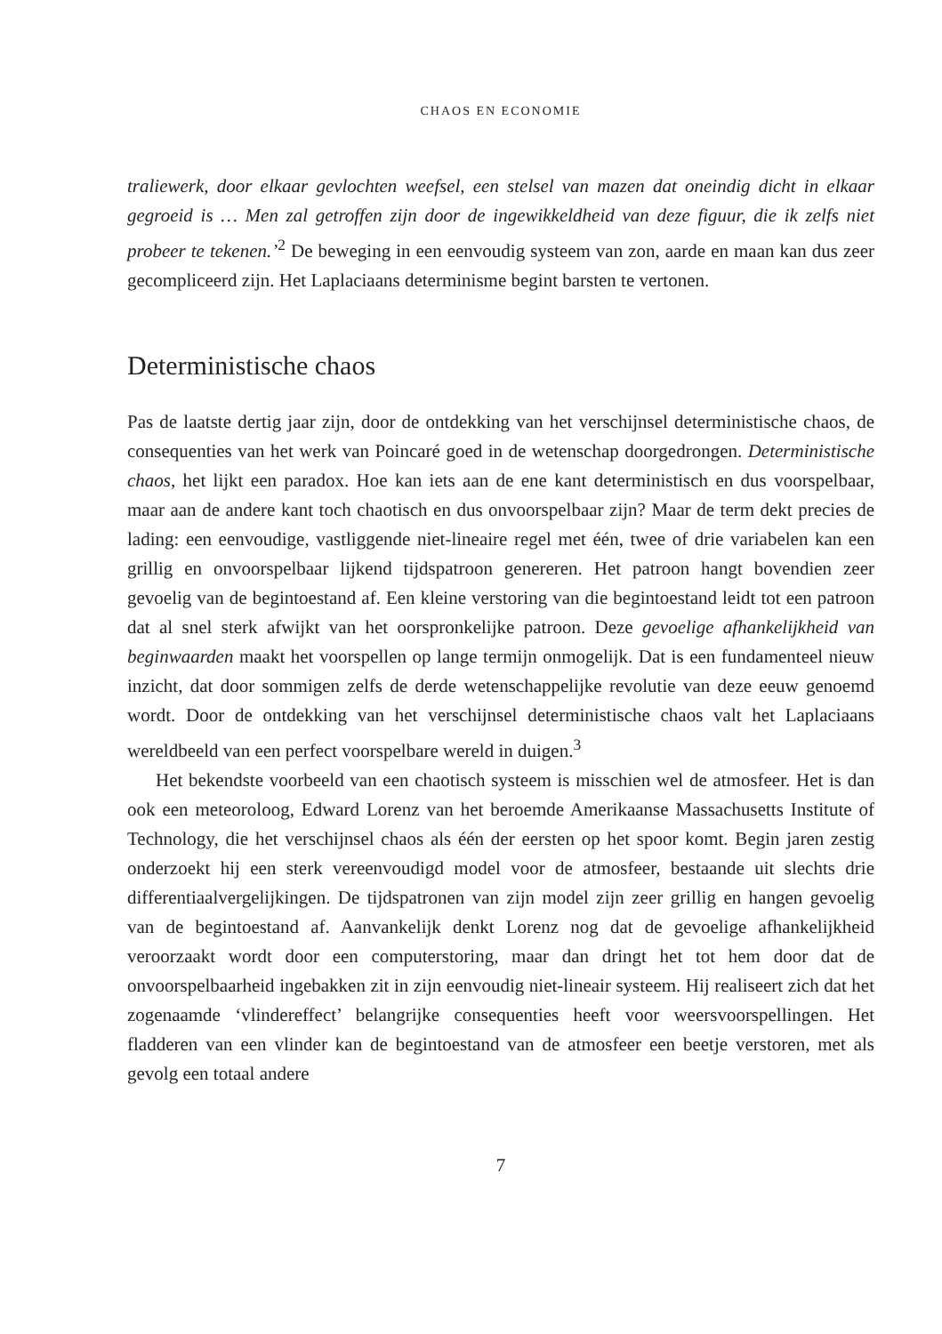CHAOS EN ECONOMIE
traliewerk, door elkaar gevlochten weefsel, een stelsel van mazen dat oneindig dicht in elkaar gegroeid is … Men zal getroffen zijn door de ingewikkeldheid van deze figuur, die ik zelfs niet probeer te tekenen.’<sup>2</sup> De beweging in een eenvoudig systeem van zon, aarde en maan kan dus zeer gecompliceerd zijn. Het Laplaciaans determinisme begint barsten te vertonen.
Deterministische chaos
Pas de laatste dertig jaar zijn, door de ontdekking van het verschijnsel deterministische chaos, de consequenties van het werk van Poincaré goed in de wetenschap doorgedrongen. Deterministische chaos, het lijkt een paradox. Hoe kan iets aan de ene kant deterministisch en dus voorspelbaar, maar aan de andere kant toch chaotisch en dus onvoorspelbaar zijn? Maar de term dekt precies de lading: een eenvoudige, vastliggende niet-lineaire regel met één, twee of drie variabelen kan een grillig en onvoorspelbaar lijkend tijdspatroon genereren. Het patroon hangt bovendien zeer gevoelig van de begintoestand af. Een kleine verstoring van die begintoestand leidt tot een patroon dat al snel sterk afwijkt van het oorspronkelijke patroon. Deze gevoelige afhankelijkheid van beginwaarden maakt het voorspellen op lange termijn onmogelijk. Dat is een fundamenteel nieuw inzicht, dat door sommigen zelfs de derde wetenschappelijke revolutie van deze eeuw genoemd wordt. Door de ontdekking van het verschijnsel deterministische chaos valt het Laplaciaans wereldbeeld van een perfect voorspelbare wereld in duigen.<sup>3</sup>
Het bekendste voorbeeld van een chaotisch systeem is misschien wel de atmosfeer. Het is dan ook een meteoroloog, Edward Lorenz van het beroemde Amerikaanse Massachusetts Institute of Technology, die het verschijnsel chaos als één der eersten op het spoor komt. Begin jaren zestig onderzoekt hij een sterk vereenvoudigd model voor de atmosfeer, bestaande uit slechts drie differentiaalvergelijkingen. De tijdspatronen van zijn model zijn zeer grillig en hangen gevoelig van de begintoestand af. Aanvankelijk denkt Lorenz nog dat de gevoelige afhankelijkheid veroorzaakt wordt door een computerstoring, maar dan dringt het tot hem door dat de onvoorspelbaarheid ingebakken zit in zijn eenvoudig niet-lineair systeem. Hij realiseert zich dat het zogenaamde ‘vlindereffect’ belangrijke consequenties heeft voor weersvoorspellingen. Het fladderen van een vlinder kan de begintoestand van de atmosfeer een beetje verstoren, met als gevolg een totaal andere
7